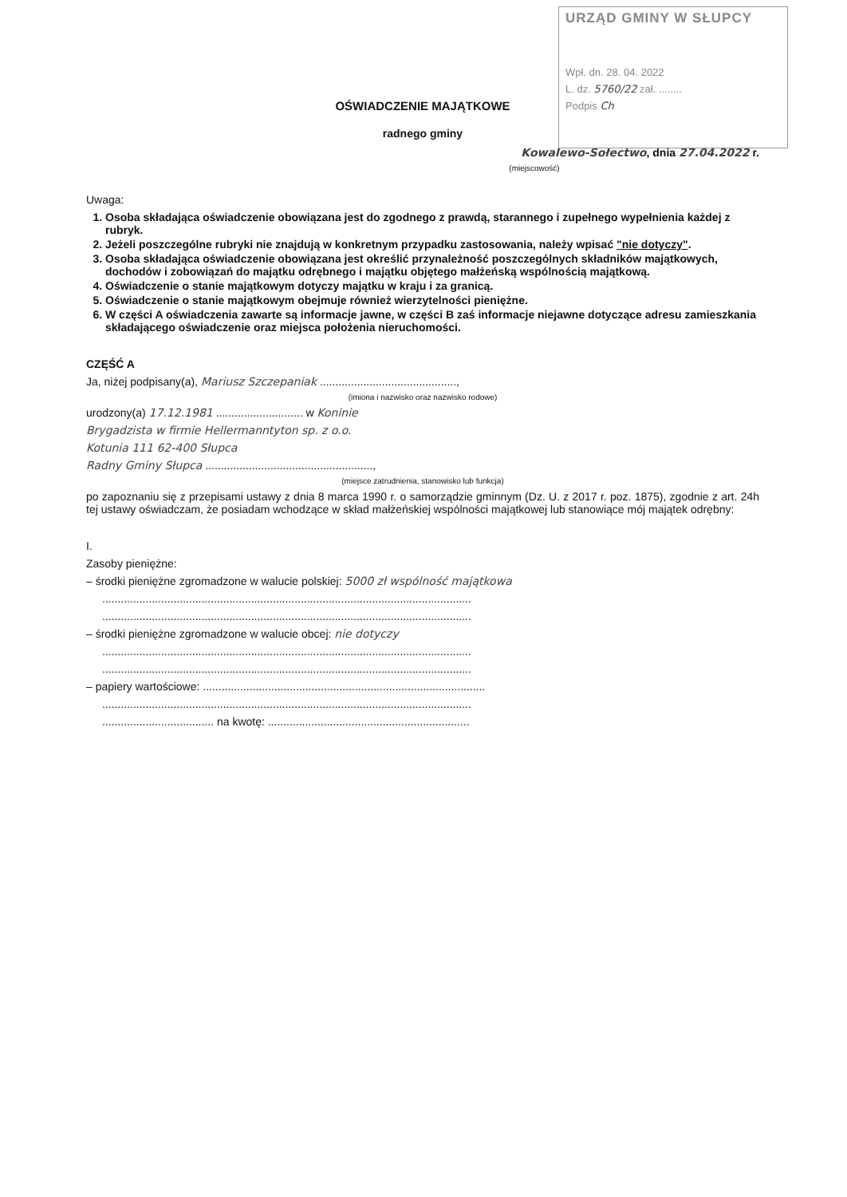URZĄD GMINY W SŁUPCY
Wpł. dn. 28. 04. 2022
L. dz. 5760/22 zał. ........
Podpis Ch
OŚWIADCZENIE MAJĄTKOWE
radnego gminy
Kowalewo-Sołectwo, dnia 27.04.2022 r.
(miejscowość)
Uwaga:
1. Osoba składająca oświadczenie obowiązana jest do zgodnego z prawdą, starannego i zupełnego wypełnienia każdej z rubryk.
2. Jeżeli poszczególne rubryki nie znajdują w konkretnym przypadku zastosowania, należy wpisać "nie dotyczy".
3. Osoba składająca oświadczenie obowiązana jest określić przynależność poszczególnych składników majątkowych, dochodów i zobowiązań do majątku odrębnego i majątku objętego małżeńską wspólnością majątkową.
4. Oświadczenie o stanie majątkowym dotyczy majątku w kraju i za granicą.
5. Oświadczenie o stanie majątkowym obejmuje również wierzytelności pieniężne.
6. W części A oświadczenia zawarte są informacje jawne, w części B zaś informacje niejawne dotyczące adresu zamieszkania składającego oświadczenie oraz miejsca położenia nieruchomości.
CZĘŚĆ A
Ja, niżej podpisany(a), Mariusz Szczepaniak ............................................,
(imiona i nazwisko oraz nazwisko rodowe)
urodzony(a) 17.12.1981 ............................ w Koninie
Brygadzista w firmie Hellermanntyton sp. z o.o.
Kotunia 111 62-400 Słupca
Radny Gminy Słupca ......................................................,
(miejsce zatrudnienia, stanowisko lub funkcja)
po zapoznaniu się z przepisami ustawy z dnia 8 marca 1990 r. o samorządzie gminnym (Dz. U. z 2017 r. poz. 1875), zgodnie z art. 24h tej ustawy oświadczam, że posiadam wchodzące w skład małżeńskiej wspólności majątkowej lub stanowiące mój majątek odrębny:
I.
Zasoby pieniężne:
– środki pieniężne zgromadzone w walucie polskiej: 5000 zł wspólność majątkowa
.......................................................................................................................
.......................................................................................................................
– środki pieniężne zgromadzone w walucie obcej: nie dotyczy
.......................................................................................................................
.......................................................................................................................
– papiery wartościowe: ...........................................................................................
.......................................................................................................................
.................................... na kwotę: .................................................................